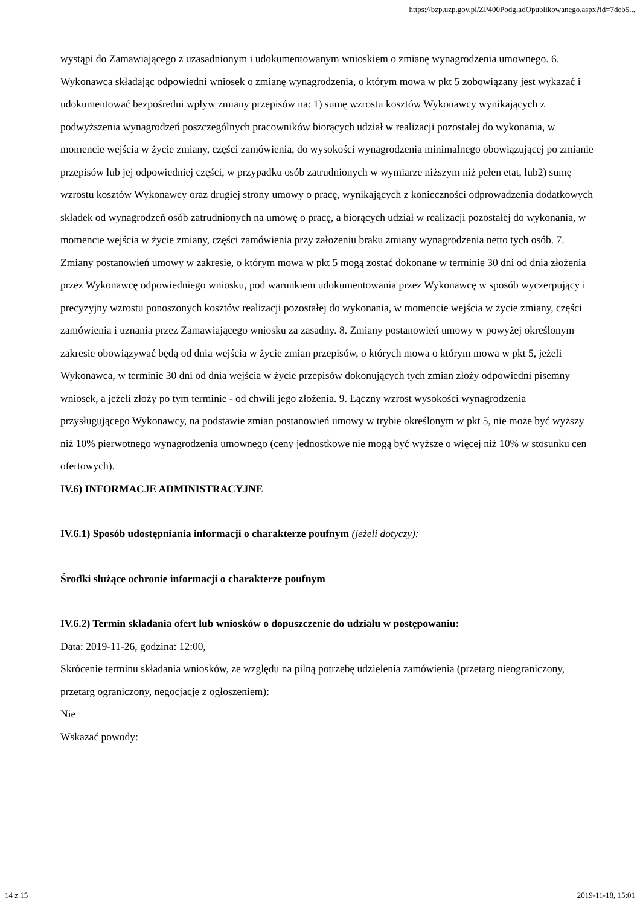https://bzp.uzp.gov.pl/ZP400PodgladOpublikowanego.aspx?id=7deb5...
wystąpi do Zamawiającego z uzasadnionym i udokumentowanym wnioskiem o zmianę wynagrodzenia umownego. 6. Wykonawca składając odpowiedni wniosek o zmianę wynagrodzenia, o którym mowa w pkt 5 zobowiązany jest wykazać i udokumentować bezpośredni wpływ zmiany przepisów na: 1) sumę wzrostu kosztów Wykonawcy wynikających z podwyższenia wynagrodzeń poszczególnych pracowników biorących udział w realizacji pozostałej do wykonania, w momencie wejścia w życie zmiany, części zamówienia, do wysokości wynagrodzenia minimalnego obowiązującej po zmianie przepisów lub jej odpowiedniej części, w przypadku osób zatrudnionych w wymiarze niższym niż pełen etat, lub2) sumę wzrostu kosztów Wykonawcy oraz drugiej strony umowy o pracę, wynikających z konieczności odprowadzenia dodatkowych składek od wynagrodzeń osób zatrudnionych na umowę o pracę, a biorących udział w realizacji pozostałej do wykonania, w momencie wejścia w życie zmiany, części zamówienia przy założeniu braku zmiany wynagrodzenia netto tych osób. 7. Zmiany postanowień umowy w zakresie, o którym mowa w pkt 5 mogą zostać dokonane w terminie 30 dni od dnia złożenia przez Wykonawcę odpowiedniego wniosku, pod warunkiem udokumentowania przez Wykonawcę w sposób wyczerpujący i precyzyjny wzrostu ponoszonych kosztów realizacji pozostałej do wykonania, w momencie wejścia w życie zmiany, części zamówienia i uznania przez Zamawiającego wniosku za zasadny. 8. Zmiany postanowień umowy w powyżej określonym zakresie obowiązywać będą od dnia wejścia w życie zmian przepisów, o których mowa o którym mowa w pkt 5, jeżeli Wykonawca, w terminie 30 dni od dnia wejścia w życie przepisów dokonujących tych zmian złoży odpowiedni pisemny wniosek, a jeżeli złoży po tym terminie - od chwili jego złożenia. 9. Łączny wzrost wysokości wynagrodzenia przysługującego Wykonawcy, na podstawie zmian postanowień umowy w trybie określonym w pkt 5, nie może być wyższy niż 10% pierwotnego wynagrodzenia umownego (ceny jednostkowe nie mogą być wyższe o więcej niż 10% w stosunku cen ofertowych).
IV.6) INFORMACJE ADMINISTRACYJNE
IV.6.1) Sposób udostępniania informacji o charakterze poufnym (jeżeli dotyczy):
Środki służące ochronie informacji o charakterze poufnym
IV.6.2) Termin składania ofert lub wniosków o dopuszczenie do udziału w postępowaniu:
Data: 2019-11-26, godzina: 12:00,
Skrócenie terminu składania wniosków, ze względu na pilną potrzebę udzielenia zamówienia (przetarg nieograniczony, przetarg ograniczony, negocjacje z ogłoszeniem):
Nie
Wskazać powody:
14 z 15 2019-11-18, 15:01